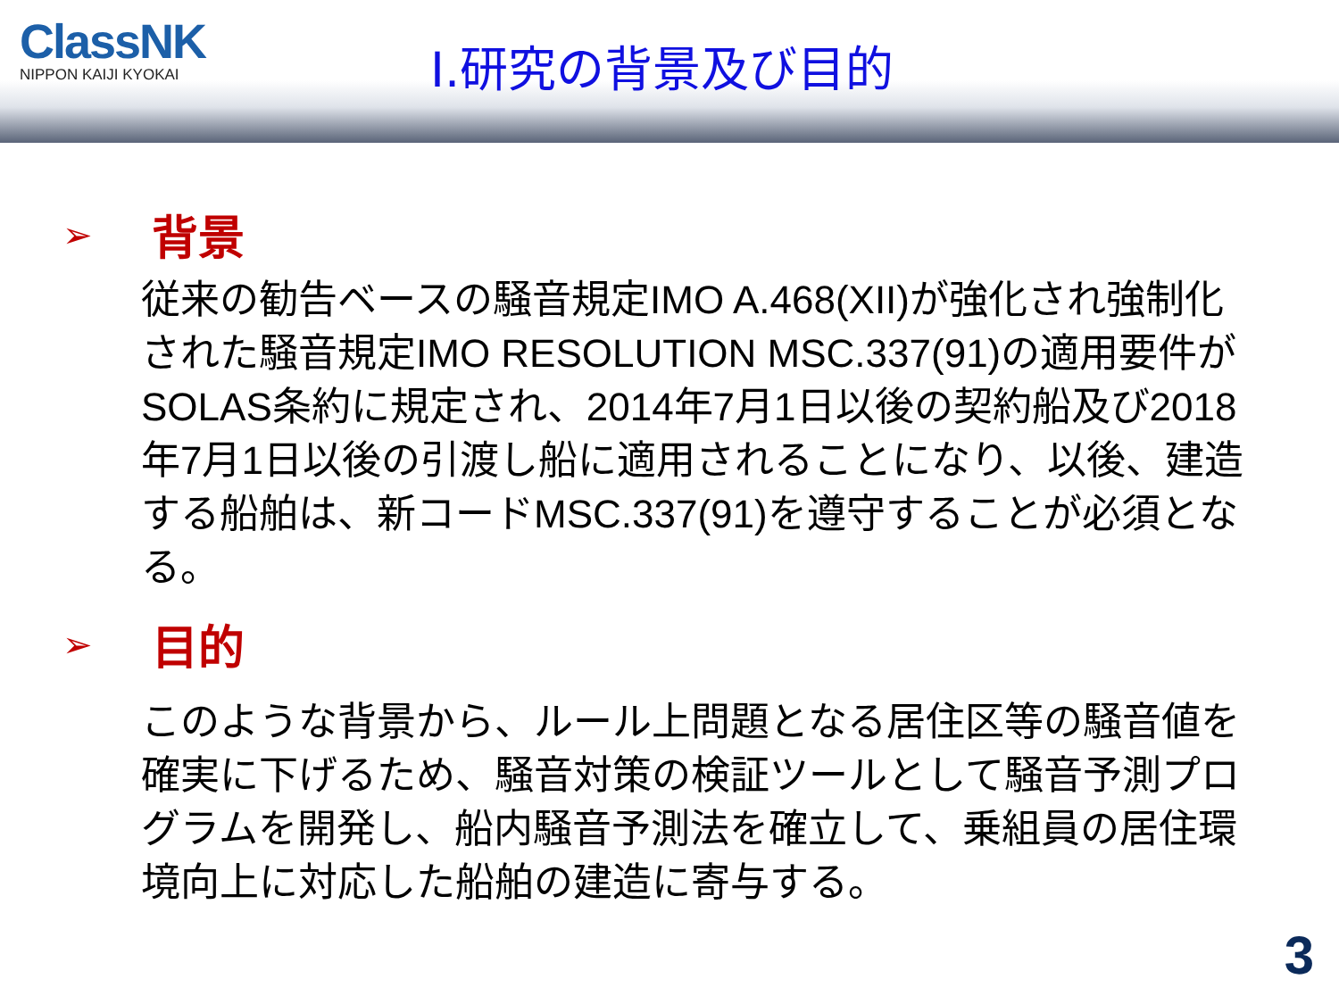ClassNK
NIPPON KAIJI KYOKAI
Ⅰ.研究の背景及び目的
➢ 背景
従来の勧告ベースの騒音規定IMO A.468(XII)が強化され強制化された騒音規定IMO RESOLUTION MSC.337(91)の適用要件がSOLAS条約に規定され、2014年7月1日以後の契約船及び2018年7月1日以後の引渡し船に適用されることになり、以後、建造する船舶は、新コードMSC.337(91)を遵守することが必須となる。
➢ 目的
このような背景から、ルール上問題となる居住区等の騒音値を確実に下げるため、騒音対策の検証ツールとして騒音予測プログラムを開発し、船内騒音予測法を確立して、乗組員の居住環境向上に対応した船舶の建造に寄与する。
3